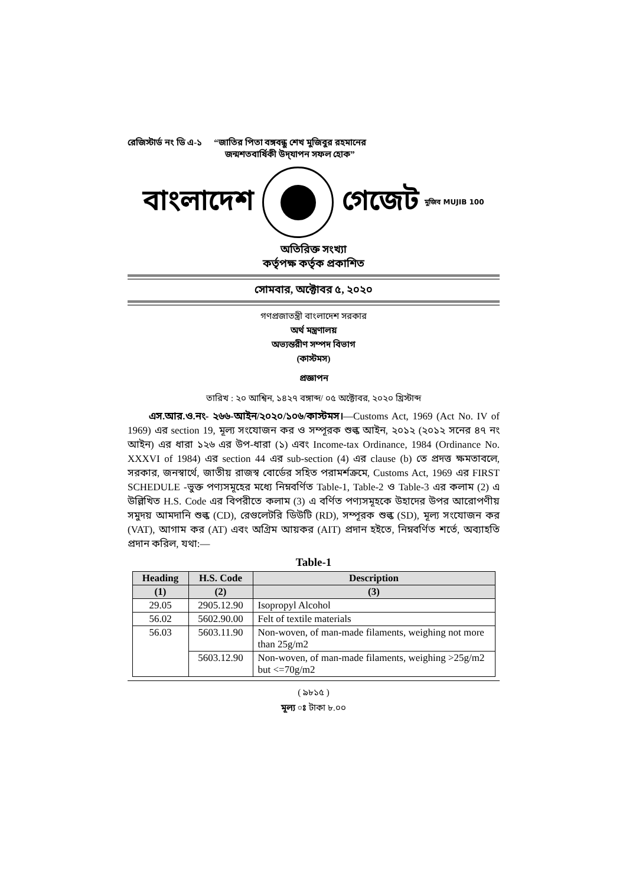রেজিস্টার্ড নং ডি এ-১ “জাতির পিতা বঙ্গবন্ধু শেখ মুজিবুর রহমানের
জন্মশতবার্ষিকী উদ্‌যাপন সফল হোক”
বাংলাদেশ গেজেট মুজিব MUJIB 100
অতিরিক্ত সংখ্যা
কর্তৃপক্ষ কর্তৃক প্রকাশিত
সোমবার, অক্টোবর ৫, ২০২০
গণপ্রজাতন্ত্রী বাংলাদেশ সরকার
অর্থ মন্ত্রণালয়
অভ্যন্তরীণ সম্পদ বিভাগ
(কাস্টমস)
প্রজ্ঞাপন
তারিখ : ২০ আশ্বিন, ১৪২৭ বঙ্গাব্দ/ ০৫ অক্টোবর, ২০২০ খ্রিস্টাব্দ
এস.আর.ও.নং- ২৬৬-আইন/২০২০/১০৬/কাস্টমস।—Customs Act, 1969 (Act No. IV of 1969) এর section 19, মূল্য সংযোজন কর ও সম্পূরক শুল্ক আইন, ২০১২ (২০১২ সনের ৪৭ নং আইন) এর ধারা ১২৬ এর উপ-ধারা (১) এবং Income-tax Ordinance, 1984 (Ordinance No. XXXVI of 1984) এর section 44 এর sub-section (4) এর clause (b) তে প্রদত্ত ক্ষমতাবলে, সরকার, জনস্বার্থে, জাতীয় রাজস্ব বোর্ডের সহিত পরামর্শক্রমে, Customs Act, 1969 এর FIRST SCHEDULE -ভুক্ত পণ্যসমূহের মধ্যে নিম্নবর্ণিত Table-1, Table-2 ও Table-3 এর কলাম (2) এ উল্লিখিত H.S. Code এর বিপরীতে কলাম (3) এ বর্ণিত পণ্যসমূহকে উহাদের উপর আরোপণীয় সমুদয় আমদানি শুল্ক (CD), রেগুলেটরি ডিউটি (RD), সম্পূরক শুল্ক (SD), মূল্য সংযোজন কর (VAT), আগাম কর (AT) এবং অগ্রিম আয়কর (AIT) প্রদান হইতে, নিম্নবর্ণিত শর্তে, অব্যাহতি প্রদান করিল, যথা:—
Table-1
| Heading | H.S. Code | Description |
| --- | --- | --- |
| (1) | (2) | (3) |
| 29.05 | 2905.12.90 | Isopropyl Alcohol |
| 56.02 | 5602.90.00 | Felt of textile materials |
| 56.03 | 5603.11.90 | Non-woven, of man-made filaments, weighing not more than 25g/m2 |
| | 5603.12.90 | Non-woven, of man-made filaments, weighing >25g/m2 but <=70g/m2 |
( ৯৮১৫ )
মূল্য ঃ টাকা ৮.০০